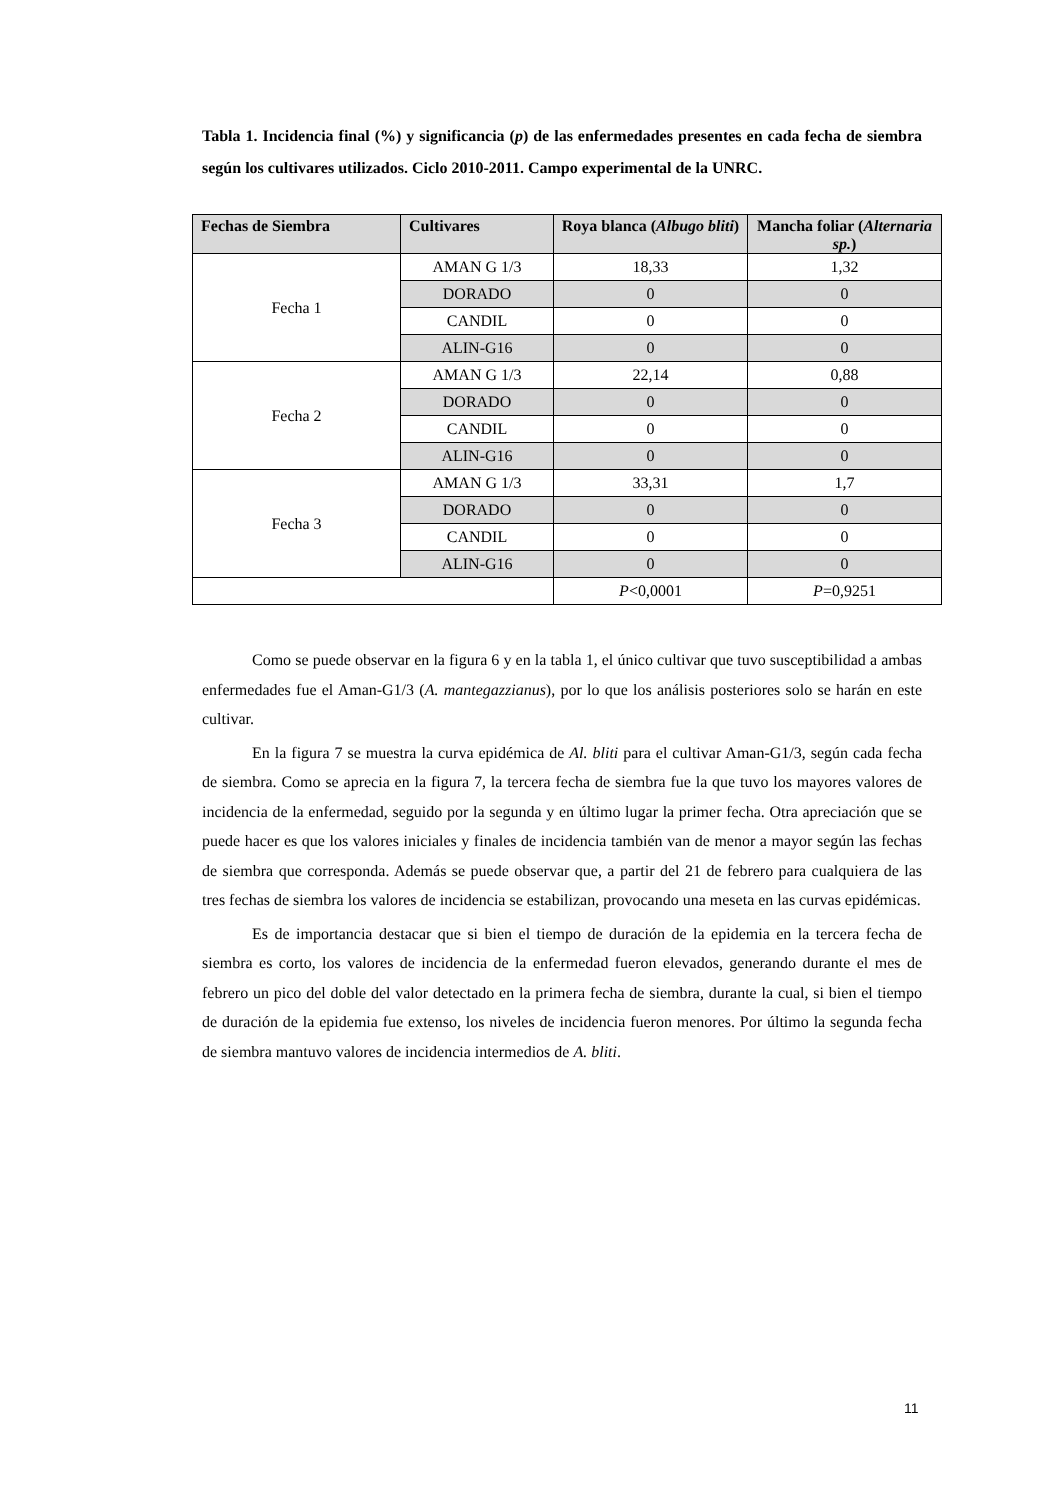Tabla 1. Incidencia final (%) y significancia (p) de las enfermedades presentes en cada fecha de siembra según los cultivares utilizados. Ciclo 2010-2011. Campo experimental de la UNRC.
| Fechas de Siembra | Cultivares | Roya blanca ( Albugo bliti ) | Mancha foliar ( Alternaria sp. ) |
| --- | --- | --- | --- |
| Fecha 1 | AMAN G 1/3 | 18,33 | 1,32 |
| | DORADO | 0 | 0 |
| | CANDIL | 0 | 0 |
| | ALIN-G16 | 0 | 0 |
| Fecha 2 | AMAN G 1/3 | 22,14 | 0,88 |
| | DORADO | 0 | 0 |
| | CANDIL | 0 | 0 |
| | ALIN-G16 | 0 | 0 |
| Fecha 3 | AMAN G 1/3 | 33,31 | 1,7 |
| | DORADO | 0 | 0 |
| | CANDIL | 0 | 0 |
| | ALIN-G16 | 0 | 0 |
| | | P <0,0001 | P =0,9251 |
Como se puede observar en la figura 6 y en la tabla 1, el único cultivar que tuvo susceptibilidad a ambas enfermedades fue el Aman-G1/3 (A. mantegazzianus), por lo que los análisis posteriores solo se harán en este cultivar.
En la figura 7 se muestra la curva epidémica de Al. bliti para el cultivar Aman-G1/3, según cada fecha de siembra. Como se aprecia en la figura 7, la tercera fecha de siembra fue la que tuvo los mayores valores de incidencia de la enfermedad, seguido por la segunda y en último lugar la primer fecha. Otra apreciación que se puede hacer es que los valores iniciales y finales de incidencia también van de menor a mayor según las fechas de siembra que corresponda. Además se puede observar que, a partir del 21 de febrero para cualquiera de las tres fechas de siembra los valores de incidencia se estabilizan, provocando una meseta en las curvas epidémicas.
Es de importancia destacar que si bien el tiempo de duración de la epidemia en la tercera fecha de siembra es corto, los valores de incidencia de la enfermedad fueron elevados, generando durante el mes de febrero un pico del doble del valor detectado en la primera fecha de siembra, durante la cual, si bien el tiempo de duración de la epidemia fue extenso, los niveles de incidencia fueron menores. Por último la segunda fecha de siembra mantuvo valores de incidencia intermedios de A. bliti.
11